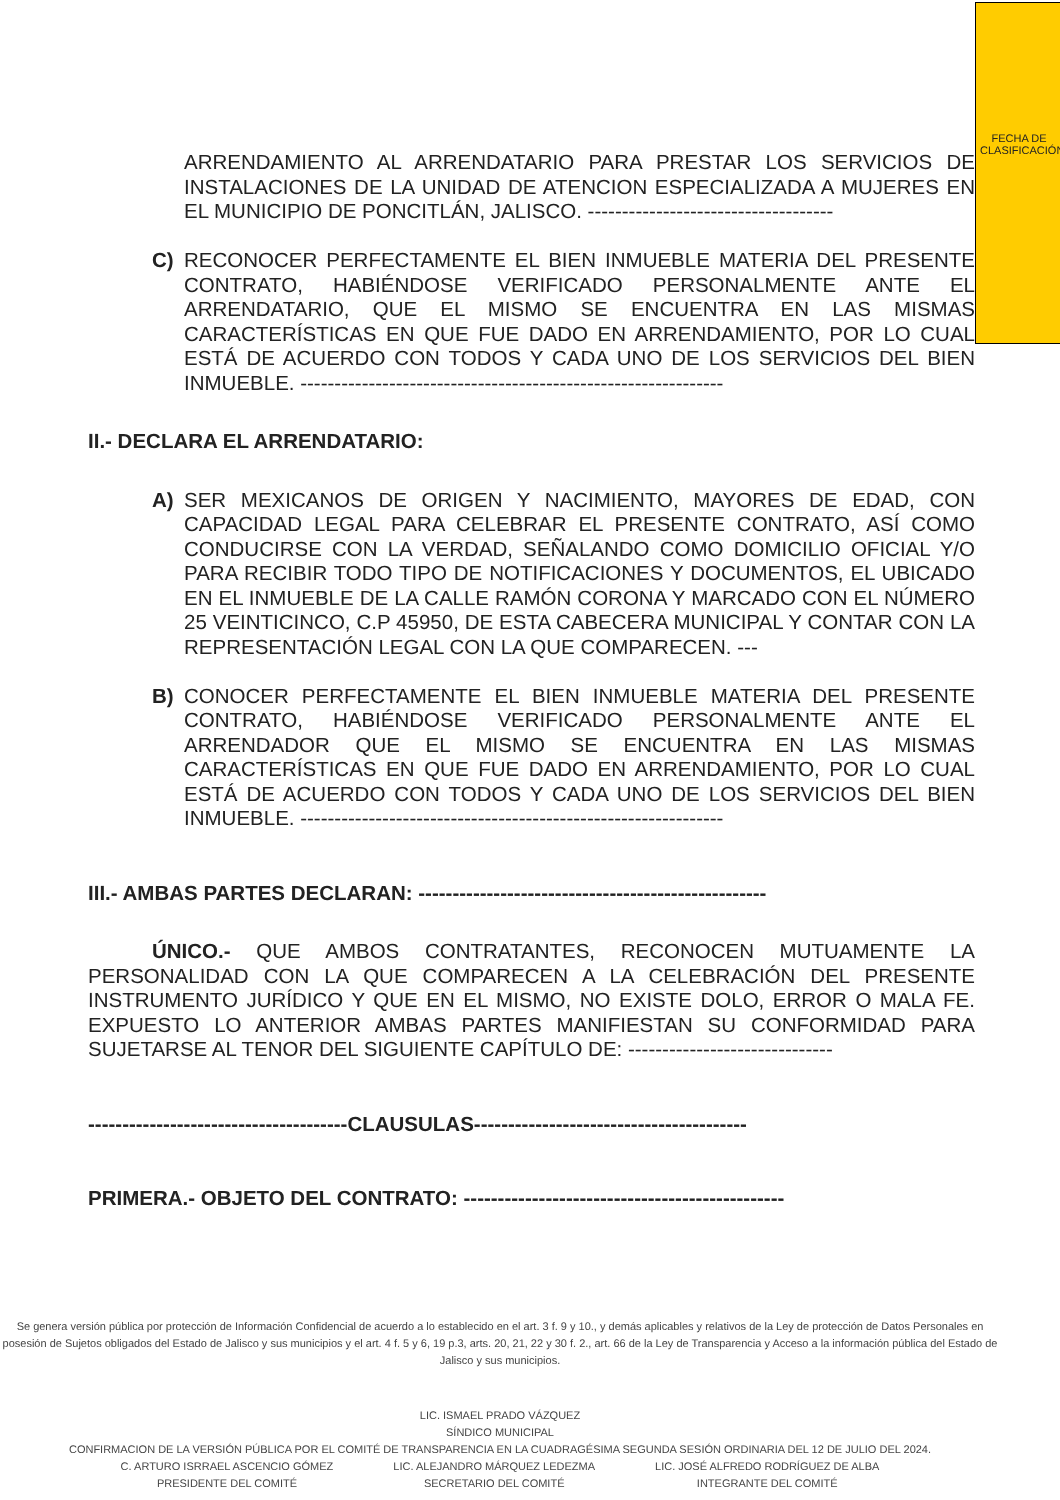FECHA DE CLASIFICACIÓN
ARRENDAMIENTO AL ARRENDATARIO PARA PRESTAR LOS SERVICIOS DE INSTALACIONES DE LA UNIDAD DE ATENCION ESPECIALIZADA A MUJERES EN EL MUNICIPIO DE PONCITLÁN, JALISCO. ------------------------------------
C) RECONOCER PERFECTAMENTE EL BIEN INMUEBLE MATERIA DEL PRESENTE CONTRATO, HABIÉNDOSE VERIFICADO PERSONALMENTE ANTE EL ARRENDATARIO, QUE EL MISMO SE ENCUENTRA EN LAS MISMAS CARACTERÍSTICAS EN QUE FUE DADO EN ARRENDAMIENTO, POR LO CUAL ESTÁ DE ACUERDO CON TODOS Y CADA UNO DE LOS SERVICIOS DEL BIEN INMUEBLE. --------------------------------------------------------------
II.- DECLARA EL ARRENDATARIO:
A) SER MEXICANOS DE ORIGEN Y NACIMIENTO, MAYORES DE EDAD, CON CAPACIDAD LEGAL PARA CELEBRAR EL PRESENTE CONTRATO, ASÍ COMO CONDUCIRSE CON LA VERDAD, SEÑALANDO COMO DOMICILIO OFICIAL Y/O PARA RECIBIR TODO TIPO DE NOTIFICACIONES Y DOCUMENTOS, EL UBICADO EN EL INMUEBLE DE LA CALLE RAMÓN CORONA Y MARCADO CON EL NÚMERO 25 VEINTICINCO, C.P 45950, DE ESTA CABECERA MUNICIPAL Y CONTAR CON LA REPRESENTACIÓN LEGAL CON LA QUE COMPARECEN. ---
B) CONOCER PERFECTAMENTE EL BIEN INMUEBLE MATERIA DEL PRESENTE CONTRATO, HABIÉNDOSE VERIFICADO PERSONALMENTE ANTE EL ARRENDADOR QUE EL MISMO SE ENCUENTRA EN LAS MISMAS CARACTERÍSTICAS EN QUE FUE DADO EN ARRENDAMIENTO, POR LO CUAL ESTÁ DE ACUERDO CON TODOS Y CADA UNO DE LOS SERVICIOS DEL BIEN INMUEBLE. --------------------------------------------------------------
III.- AMBAS PARTES DECLARAN: ---------------------------------------------------
ÚNICO.- QUE AMBOS CONTRATANTES, RECONOCEN MUTUAMENTE LA PERSONALIDAD CON LA QUE COMPARECEN A LA CELEBRACIÓN DEL PRESENTE INSTRUMENTO JURÍDICO Y QUE EN EL MISMO, NO EXISTE DOLO, ERROR O MALA FE. EXPUESTO LO ANTERIOR AMBAS PARTES MANIFIESTAN SU CONFORMIDAD PARA SUJETARSE AL TENOR DEL SIGUIENTE CAPÍTULO DE: ------------------------------
--------------------------------------CLAUSULAS----------------------------------------
PRIMERA.- OBJETO DEL CONTRATO: -----------------------------------------------
Se genera versión pública por protección de Información Confidencial de acuerdo a lo establecido en el art. 3 f. 9 y 10., y demás aplicables y relativos de la Ley de protección de Datos Personales en posesión de Sujetos obligados del Estado de Jalisco y sus municipios y el art. 4 f. 5 y 6, 19 p.3, arts. 20, 21, 22 y 30 f. 2., art. 66 de la Ley de Transparencia y Acceso a la información pública del Estado de Jalisco y sus municipios.
LIC. ISMAEL PRADO VÁZQUEZ
SÍNDICO MUNICIPAL
CONFIRMACION DE LA VERSIÓN PÚBLICA POR EL COMITÉ DE TRANSPARENCIA EN LA CUADRAGÉSIMA SEGUNDA SESIÓN ORDINARIA DEL 12 DE JULIO DEL 2024.
C. ARTURO ISRRAEL ASCENCIO GÓMEZ
PRESIDENTE DEL COMITÉ
LIC. ALEJANDRO MÁRQUEZ LEDEZMA
SECRETARIO DEL COMITÉ
LIC. JOSÉ ALFREDO RODRÍGUEZ DE ALBA
INTEGRANTE DEL COMITÉ